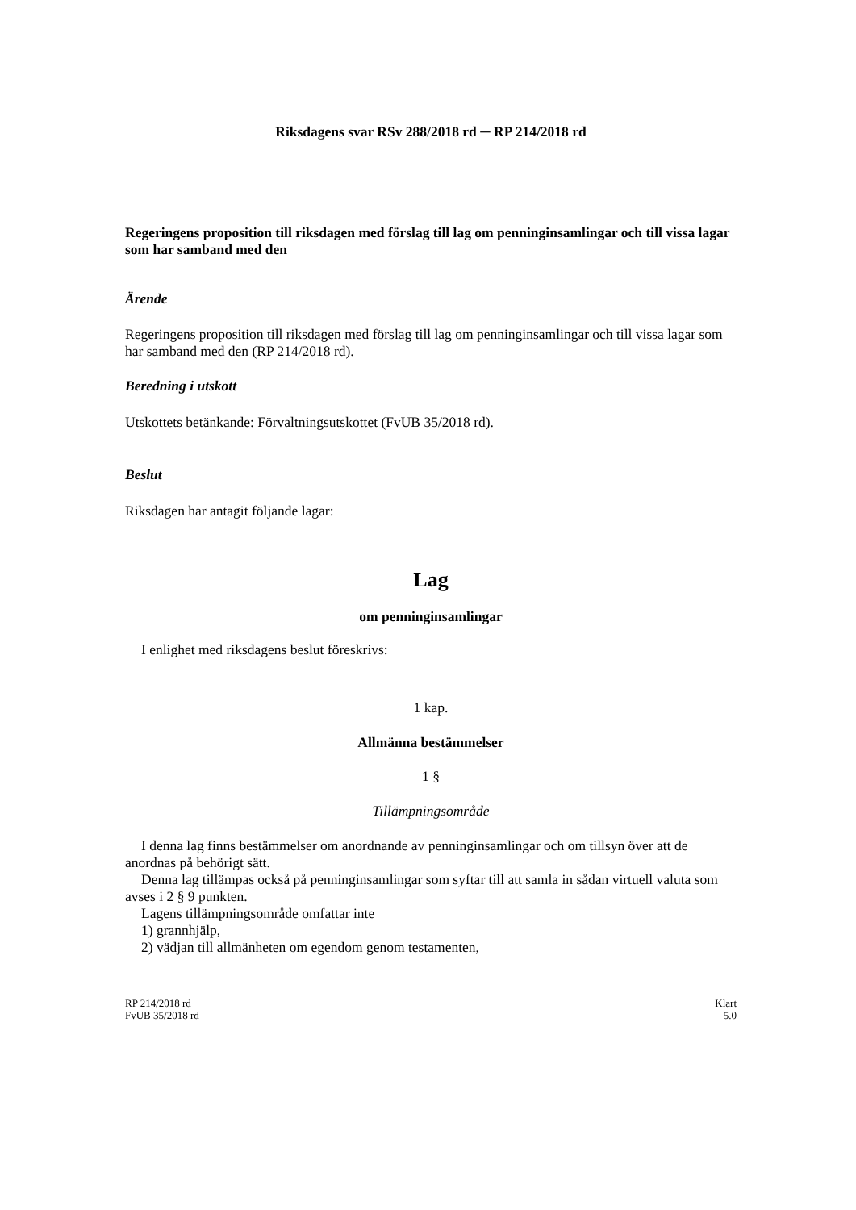Riksdagens svar RSv 288/2018 rd ─ RP 214/2018 rd
Regeringens proposition till riksdagen med förslag till lag om penninginsamlingar och till vissa lagar som har samband med den
Ärende
Regeringens proposition till riksdagen med förslag till lag om penninginsamlingar och till vissa lagar som har samband med den (RP 214/2018 rd).
Beredning i utskott
Utskottets betänkande: Förvaltningsutskottet (FvUB 35/2018 rd).
Beslut
Riksdagen har antagit följande lagar:
Lag
om penninginsamlingar
I enlighet med riksdagens beslut föreskrivs:
1 kap.
Allmänna bestämmelser
1 §
Tillämpningsområde
I denna lag finns bestämmelser om anordnande av penninginsamlingar och om tillsyn över att de anordnas på behörigt sätt.
Denna lag tillämpas också på penninginsamlingar som syftar till att samla in sådan virtuell valuta som avses i 2 § 9 punkten.
Lagens tillämpningsområde omfattar inte
1) grannhjälp,
2) vädjan till allmänheten om egendom genom testamenten,
RP 214/2018 rd
FvUB 35/2018 rd
Klart
5.0